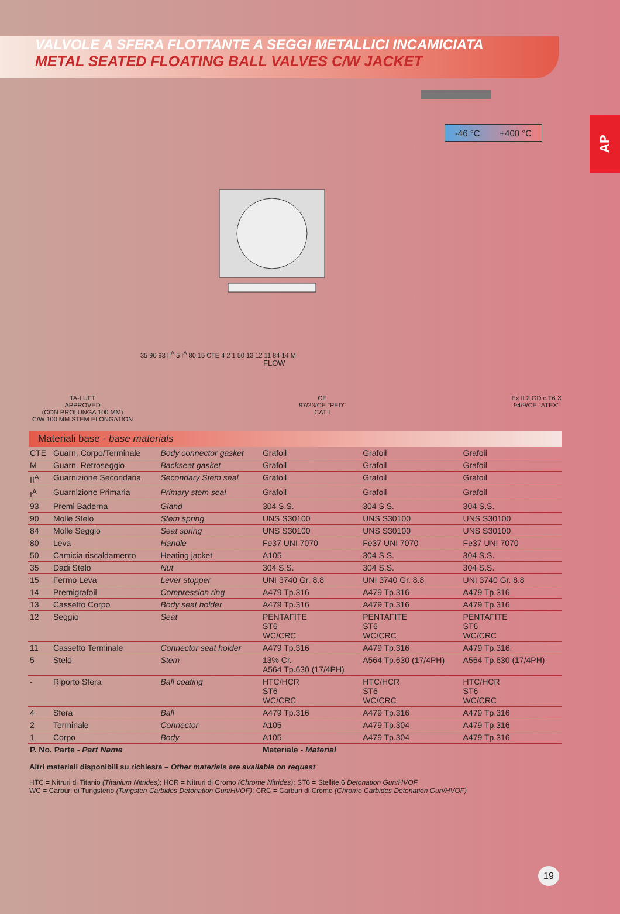VALVOLE A SFERA FLOTTANTE A SEGGI METALLICI INCAMICIATA
METAL SEATED FLOATING BALL VALVES C/W JACKET
AP
-46 °C +400 °C
35 90 93 II<sup>A</sup> 5 I<sup>A</sup> 80 15 CTE 4 2 1 50 13 12 11 84 14 M
FLOW
TA-LUFT
APPROVED
(CON PROLUNGA 100 MM)
C/W 100 MM STEM ELONGATION
CE
97/23/CE "PED"
CAT I
Ex II 2 GD c T6 X
94/9/CE "ATEX"
Materiali base - base materials
| CTE | Guarn. Corpo/Terminale | Body connector gasket | Grafoil | Grafoil | Grafoil |
| M | Guarn. Retroseggio | Backseat gasket | Grafoil | Grafoil | Grafoil |
| II<sup>A</sup> | Guarnizione Secondaria | Secondary Stem seal | Grafoil | Grafoil | Grafoil |
| I<sup>A</sup> | Guarnizione Primaria | Primary stem seal | Grafoil | Grafoil | Grafoil |
| 93 | Premi Baderna | Gland | 304 S.S. | 304 S.S. | 304 S.S. |
| 90 | Molle Stelo | Stem spring | UNS S30100 | UNS S30100 | UNS S30100 |
| 84 | Molle Seggio | Seat spring | UNS S30100 | UNS S30100 | UNS S30100 |
| 80 | Leva | Handle | Fe37 UNI 7070 | Fe37 UNI 7070 | Fe37 UNI 7070 |
| 50 | Camicia riscaldamento | Heating jacket | A105 | 304 S.S. | 304 S.S. |
| 35 | Dadi Stelo | Nut | 304 S.S. | 304 S.S. | 304 S.S. |
| 15 | Fermo Leva | Lever stopper | UNI 3740 Gr. 8.8 | UNI 3740 Gr. 8.8 | UNI 3740 Gr. 8.8 |
| 14 | Premigrafoil | Compression ring | A479 Tp.316 | A479 Tp.316 | A479 Tp.316 |
| 13 | Cassetto Corpo | Body seat holder | A479 Tp.316 | A479 Tp.316 | A479 Tp.316 |
| 12 | Seggio | Seat | PENTAFITE ST6 WC/CRC | PENTAFITE ST6 WC/CRC | PENTAFITE ST6 WC/CRC |
| 11 | Cassetto Terminale | Connector seat holder | A479 Tp.316 | A479 Tp.316 | A479 Tp.316. |
| 5 | Stelo | Stem | 13% Cr. A564 Tp.630 (17/4PH) | A564 Tp.630 (17/4PH) | A564 Tp.630 (17/4PH) |
| - | Riporto Sfera | Ball coating | HTC/HCR ST6 WC/CRC | HTC/HCR ST6 WC/CRC | HTC/HCR ST6 WC/CRC |
| 4 | Sfera | Ball | A479 Tp.316 | A479 Tp.316 | A479 Tp.316 |
| 2 | Terminale | Connector | A105 | A479 Tp.304 | A479 Tp.316 |
| 1 | Corpo | Body | A105 | A479 Tp.304 | A479 Tp.316 |
| P. No. Parte - Part Name | | | Materiale - Material | | |
Altri materiali disponibili su richiesta – Other materials are available on request
HTC = Nitruri di Titanio (Titanium Nitrides); HCR = Nitruri di Cromo (Chrome Nitrides); ST6 = Stellite 6 Detonation Gun/HVOF
WC = Carburi di Tungsteno (Tungsten Carbides Detonation Gun/HVOF); CRC = Carburi di Cromo (Chrome Carbides Detonation Gun/HVOF)
19